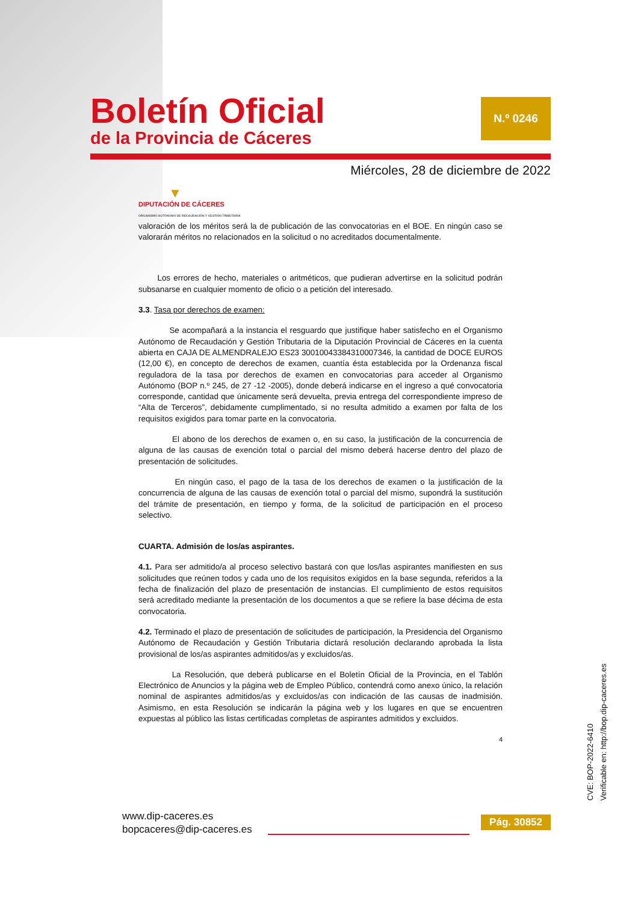Boletín Oficial
de la Provincia de Cáceres
N.º 0246
Miércoles, 28 de diciembre de 2022
▼
DIPUTACIÓN DE CÁCERES
ORGANISMO AUTÓNOMO DE RECAUDACIÓN Y GESTIÓN TRIBUTARIA
valoración de los méritos será la de publicación de las convocatorias en el BOE. En ningún caso se valorarán méritos no relacionados en la solicitud o no acreditados documentalmente.
Los errores de hecho, materiales o aritméticos, que pudieran advertirse en la solicitud podrán subsanarse en cualquier momento de oficio o a petición del interesado.
3.3. Tasa por derechos de examen:
Se acompañará a la instancia el resguardo que justifique haber satisfecho en el Organismo Autónomo de Recaudación y Gestión Tributaria de la Diputación Provincial de Cáceres en la cuenta abierta en CAJA DE ALMENDRALEJO ES23 30010043384310007346, la cantidad de DOCE EUROS (12,00 €), en concepto de derechos de examen, cuantía ésta establecida por la Ordenanza fiscal reguladora de la tasa por derechos de examen en convocatorias para acceder al Organismo Autónomo (BOP n.º 245, de 27 -12 -2005), donde deberá indicarse en el ingreso a qué convocatoria corresponde, cantidad que únicamente será devuelta, previa entrega del correspondiente impreso de “Alta de Terceros”, debidamente cumplimentado, si no resulta admitido a examen por falta de los requisitos exigidos para tomar parte en la convocatoria.
El abono de los derechos de examen o, en su caso, la justificación de la concurrencia de alguna de las causas de exención total o parcial del mismo deberá hacerse dentro del plazo de presentación de solicitudes.
En ningún caso, el pago de la tasa de los derechos de examen o la justificación de la concurrencia de alguna de las causas de exención total o parcial del mismo, supondrá la sustitución del trámite de presentación, en tiempo y forma, de la solicitud de participación en el proceso selectivo.
CUARTA. Admisión de los/as aspirantes.
4.1. Para ser admitido/a al proceso selectivo bastará con que los/las aspirantes manifiesten en sus solicitudes que reúnen todos y cada uno de los requisitos exigidos en la base segunda, referidos a la fecha de finalización del plazo de presentación de instancias. El cumplimiento de estos requisitos será acreditado mediante la presentación de los documentos a que se refiere la base décima de esta convocatoria.
4.2. Terminado el plazo de presentación de solicitudes de participación, la Presidencia del Organismo Autónomo de Recaudación y Gestión Tributaria dictará resolución declarando aprobada la lista provisional de los/as aspirantes admitidos/as y excluidos/as.
La Resolución, que deberá publicarse en el Boletín Oficial de la Provincia, en el Tablón Electrónico de Anuncios y la página web de Empleo Público, contendrá como anexo único, la relación nominal de aspirantes admitidos/as y excluidos/as con indicación de las causas de inadmisión. Asimismo, en esta Resolución se indicarán la página web y los lugares en que se encuentren expuestas al público las listas certificadas completas de aspirantes admitidos y excluidos.
4
CVE: BOP-2022-6410
Verificable en: http://bop.dip-caceres.es
www.dip-caceres.es
bopcaceres@dip-caceres.es
Pág. 30852